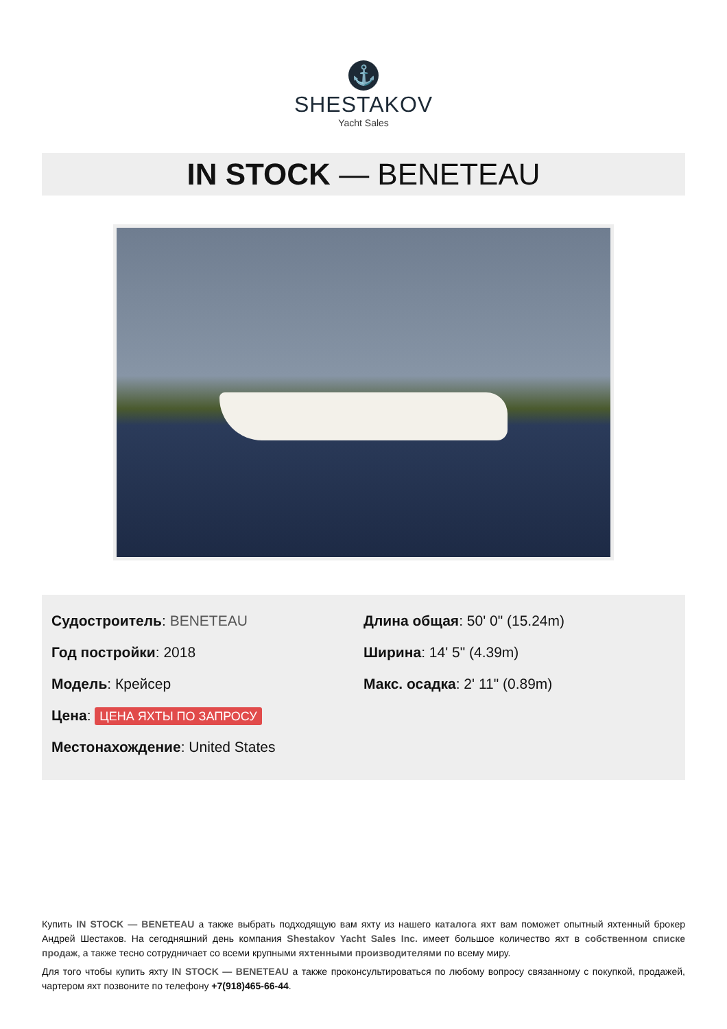⚓
SHESTAKOV
Yacht Sales
IN STOCK — BENETEAU
Судостроитель: BENETEAU
Год постройки: 2018
Модель: Крейсер
Цена: ЦЕНА ЯХТЫ ПО ЗАПРОСУ
Местонахождение: United States
Длина общая: 50' 0" (15.24m)
Ширина: 14' 5" (4.39m)
Макс. осадка: 2' 11" (0.89m)
Купить IN STOCK — BENETEAU а также выбрать подходящую вам яхту из нашего каталога яхт вам поможет опытный яхтенный брокер Андрей Шестаков. На сегодняшний день компания Shestakov Yacht Sales Inc. имеет большое количество яхт в собственном списке продаж, а также тесно сотрудничает со всеми крупными яхтенными производителями по всему миру.
Для того чтобы купить яхту IN STOCK — BENETEAU а также проконсультироваться по любому вопросу связанному с покупкой, продажей, чартером яхт позвоните по телефону +7(918)465-66-44.